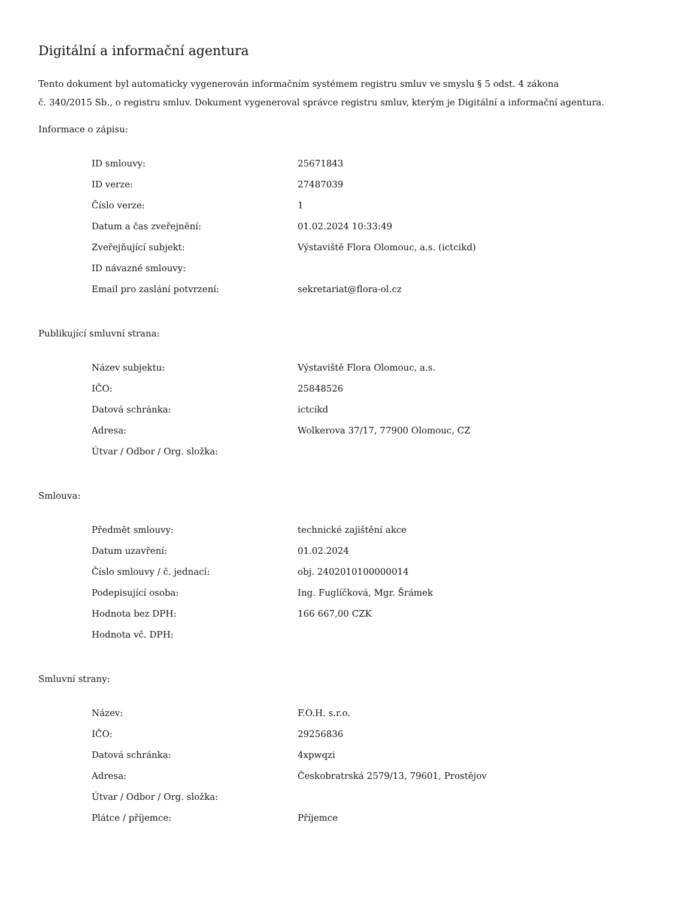Digitální a informační agentura
Tento dokument byl automaticky vygenerován informačním systémem registru smluv ve smyslu § 5 odst. 4 zákona
č. 340/2015 Sb., o registru smluv. Dokument vygeneroval správce registru smluv, kterým je Digitální a informační agentura.
Informace o zápisu:
| ID smlouvy: | 25671843 |
| ID verze: | 27487039 |
| Číslo verze: | 1 |
| Datum a čas zveřejnění: | 01.02.2024 10:33:49 |
| Zveřejňující subjekt: | Výstaviště Flora Olomouc, a.s. (ictcikd) |
| ID návazné smlouvy: | |
| Email pro zaslání potvrzení: | sekretariat@flora-ol.cz |
Publikující smluvní strana:
| Název subjektu: | Výstaviště Flora Olomouc, a.s. |
| IČO: | 25848526 |
| Datová schránka: | ictcikd |
| Adresa: | Wolkerova 37/17, 77900 Olomouc, CZ |
| Útvar / Odbor / Org. složka: | |
Smlouva:
| Předmět smlouvy: | technické zajištění akce |
| Datum uzavření: | 01.02.2024 |
| Číslo smlouvy / č. jednací: | obj. 2402010100000014 |
| Podepisující osoba: | Ing. Fuglíčková, Mgr. Šrámek |
| Hodnota bez DPH: | 166 667,00 CZK |
| Hodnota vč. DPH: | |
Smluvní strany:
| Název: | F.O.H. s.r.o. |
| IČO: | 29256836 |
| Datová schránka: | 4xpwqzi |
| Adresa: | Českobratrská 2579/13, 79601, Prostějov |
| Útvar / Odbor / Org. složka: | |
| Plátce / příjemce: | Příjemce |